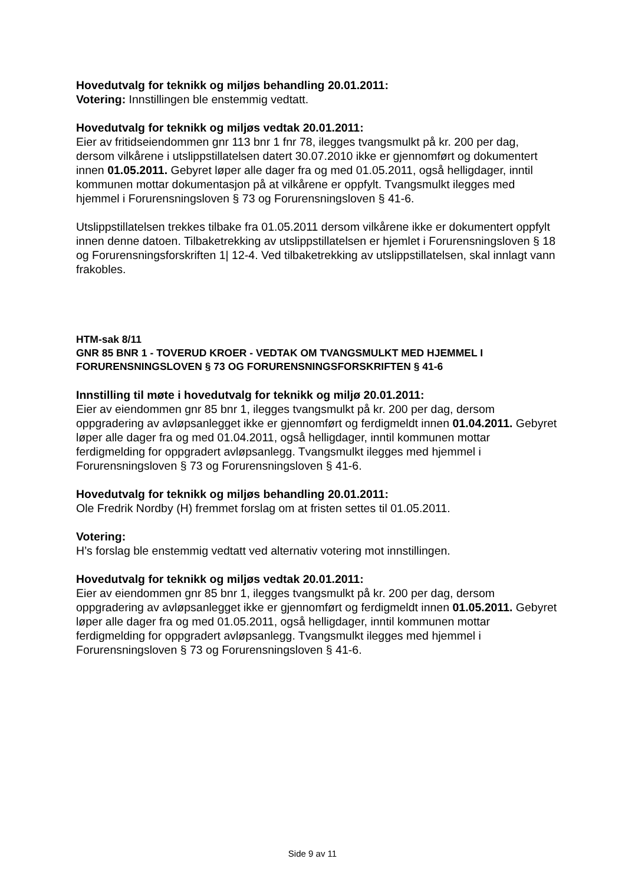Hovedutvalg for teknikk og miljøs behandling 20.01.2011:
Votering: Innstillingen ble enstemmig vedtatt.
Hovedutvalg for teknikk og miljøs vedtak 20.01.2011:
Eier av fritidseiendommen gnr 113 bnr 1 fnr 78, ilegges tvangsmulkt på kr. 200 per dag, dersom vilkårene i utslippstillatelsen datert 30.07.2010 ikke er gjennomført og dokumentert innen 01.05.2011. Gebyret løper alle dager fra og med 01.05.2011, også helligdager, inntil kommunen mottar dokumentasjon på at vilkårene er oppfylt. Tvangsmulkt ilegges med hjemmel i Forurensningsloven § 73 og Forurensningsloven § 41-6.
Utslippstillatelsen trekkes tilbake fra 01.05.2011 dersom vilkårene ikke er dokumentert oppfylt innen denne datoen. Tilbaketrekking av utslippstillatelsen er hjemlet i Forurensningsloven § 18 og Forurensningsforskriften 1| 12-4. Ved tilbaketrekking av utslippstillatelsen, skal innlagt vann frakobles.
HTM-sak 8/11
GNR 85 BNR 1 - TOVERUD KROER - VEDTAK OM TVANGSMULKT MED HJEMMEL I FORURENSNINGSLOVEN § 73 OG FORURENSNINGSFORSKRIFTEN § 41-6
Innstilling til møte i hovedutvalg for teknikk og miljø 20.01.2011:
Eier av eiendommen gnr 85 bnr 1, ilegges tvangsmulkt på kr. 200 per dag, dersom oppgradering av avløpsanlegget ikke er gjennomført og ferdigmeldt innen 01.04.2011. Gebyret løper alle dager fra og med 01.04.2011, også helligdager, inntil kommunen mottar ferdigmelding for oppgradert avløpsanlegg. Tvangsmulkt ilegges med hjemmel i Forurensningsloven § 73 og Forurensningsloven § 41-6.
Hovedutvalg for teknikk og miljøs behandling 20.01.2011:
Ole Fredrik Nordby (H) fremmet forslag om at fristen settes til 01.05.2011.
Votering:
H’s forslag ble enstemmig vedtatt ved alternativ votering mot innstillingen.
Hovedutvalg for teknikk og miljøs vedtak 20.01.2011:
Eier av eiendommen gnr 85 bnr 1, ilegges tvangsmulkt på kr. 200 per dag, dersom oppgradering av avløpsanlegget ikke er gjennomført og ferdigmeldt innen 01.05.2011. Gebyret løper alle dager fra og med 01.05.2011, også helligdager, inntil kommunen mottar ferdigmelding for oppgradert avløpsanlegg. Tvangsmulkt ilegges med hjemmel i Forurensningsloven § 73 og Forurensningsloven § 41-6.
Side 9 av 11